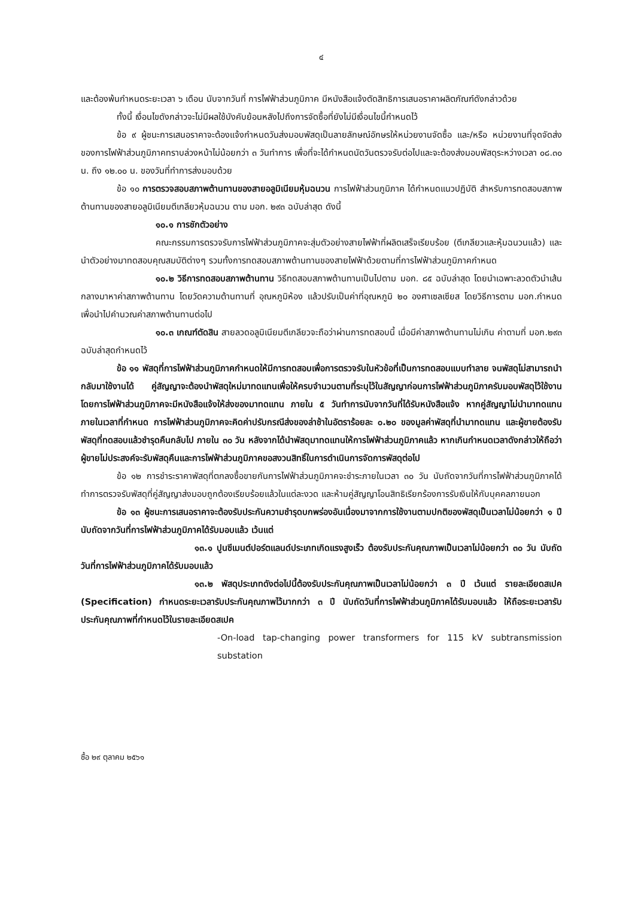๔
และต้องพ้นกำหนดระยะเวลา ๖ เดือน นับจากวันที่ การไฟฟ้าส่วนภูมิภาค มีหนังสือแจ้งตัดสิทธิการเสนอราคาผลิตภัณฑ์ดังกล่าวด้วย
ทั้งนี้ เงื่อนไขดังกล่าวจะไม่มีผลใช้บังคับย้อนหลังไปถึงการจัดซื้อที่ยังไม่มีเงื่อนไขนี้กำหนดไว้
ข้อ ๙ ผู้ชนะการเสนอราคาจะต้องแจ้งกำหนดวันส่งมอบพัสดุเป็นลายลักษณ์อักษรให้หน่วยงานจัดซื้อ และ/หรือ หน่วยงานที่จุดจัดส่งของการไฟฟ้าส่วนภูมิภาคทราบล่วงหน้าไม่น้อยกว่า ๓ วันทำการ เพื่อที่จะได้กำหนดนัดวันตรวจรับต่อไปและจะต้องส่งมอบพัสดุระหว่างเวลา ๐๘.๓๐ น. ถึง ๑๒.๐๐ น. ของวันที่ทำการส่งมอบด้วย
ข้อ ๑๐ การตรวจสอบสภาพต้านทานของสายอลูมิเนียมหุ้มฉนวน การไฟฟ้าส่วนภูมิภาค ได้กำหนดแนวปฏิบัติ สำหรับการทดสอบสภาพต้านทานของสายอลูมิเนียมตีเกลียวหุ้มฉนวน ตาม มอก. ๒๙๓ ฉบับล่าสุด ดังนี้
๑๐.๑ การชักตัวอย่าง
คณะกรรมการตรวจรับการไฟฟ้าส่วนภูมิภาคจะสุ่มตัวอย่างสายไฟฟ้าที่ผลิตเสร็จเรียบร้อย (ตีเกลียวและหุ้มฉนวนแล้ว) และนำตัวอย่างมาทดสอบคุณสมบัติต่างๆ รวมทั้งการทดสอบสภาพต้านทานของสายไฟฟ้าด้วยตามที่การไฟฟ้าส่วนภูมิภาคกำหนด
๑๐.๒ วิธีการทดสอบสภาพต้านทาน วิธีทดสอบสภาพต้านทานเป็นไปตาม มอก. ๘๕ ฉบับล่าสุด โดยนำเฉพาะลวดตัวนำเส้นกลางมาหาค่าสภาพต้านทาน โดยวัดความต้านทานที่ อุณหภูมิห้อง แล้วปรับเป็นค่าที่อุณหภูมิ ๒๐ องศาเซลเซียส โดยวิธีการตาม มอก.กำหนด เพื่อนำไปคำนวณค่าสภาพต้านทานต่อไป
๑๐.๓ เกณฑ์ตัดสิน สายลวดอลูมิเนียมตีเกลียวจะถือว่าผ่านการทดสอบนี้ เมื่อมีค่าสภาพต้านทานไม่เกิน ค่าตามที่ มอก.๒๙๓ ฉบับล่าสุดกำหนดไว้
ข้อ ๑๑ พัสดุที่การไฟฟ้าส่วนภูมิภาคกำหนดให้มีการทดสอบเพื่อการตรวจรับในหัวข้อที่เป็นการทดสอบแบบทำลาย จนพัสดุไม่สามารถนำกลับมาใช้งานได้ คู่สัญญาจะต้องนำพัสดุใหม่มาทดแทนเพื่อให้ครบจำนวนตามที่ระบุไว้ในสัญญาก่อนการไฟฟ้าส่วนภูมิภาครับมอบพัสดุไว้ใช้งาน โดยการไฟฟ้าส่วนภูมิภาคจะมีหนังสือแจ้งให้ส่งของมาทดแทน ภายใน ๕ วันทำการนับจากวันที่ได้รับหนังสือแจ้ง หากคู่สัญญาไม่นำมาทดแทนภายในเวลาที่กำหนด การไฟฟ้าส่วนภูมิภาคจะคิดค่าปรับกรณีส่งของล่าช้าในอัตราร้อยละ ๐.๒๐ ของมูลค่าพัสดุที่นำมาทดแทน และผู้ขายต้องรับพัสดุที่ทดสอบแล้วชำรุดคืนกลับไป ภายใน ๓๐ วัน หลังจากได้นำพัสดุมาทดแทนให้การไฟฟ้าส่วนภูมิภาคแล้ว หากเกินกำหนดเวลาดังกล่าวให้ถือว่าผู้ขายไม่ประสงค์จะรับพัสดุคืนและการไฟฟ้าส่วนภูมิภาคขอสงวนสิทธิ์ในการดำเนินการจัดการพัสดุต่อไป
ข้อ ๑๒ การชำระราคาพัสดุที่ตกลงซื้อขายกันการไฟฟ้าส่วนภูมิภาคจะชำระภายในเวลา ๓๐ วัน นับถัดจากวันที่การไฟฟ้าส่วนภูมิภาคได้ทำการตรวจรับพัสดุที่คู่สัญญาส่งมอบถูกต้องเรียบร้อยแล้วในแต่ละงวด และห้ามคู่สัญญาโอนสิทธิเรียกร้องการรับเงินให้กับบุคคลภายนอก
ข้อ ๑๓ ผู้ชนะการเสนอราคาจะต้องรับประกันความชำรุดบกพร่องอันเนื่องมาจากการใช้งานตามปกติของพัสดุเป็นเวลาไม่น้อยกว่า ๑ ปี นับถัดจากวันที่การไฟฟ้าส่วนภูมิภาคได้รับมอบแล้ว เว้นแต่
๑๓.๑ ปูนซีเมนต์ปอร์ตแลนด์ประเภทเกิดแรงสูงเร็ว ต้องรับประกันคุณภาพเป็นเวลาไม่น้อยกว่า ๓๐ วัน นับถัดวันที่การไฟฟ้าส่วนภูมิภาคได้รับมอบแล้ว
๑๓.๒ พัสดุประเภทดังต่อไปนี้ต้องรับประกันคุณภาพเป็นเวลาไม่น้อยกว่า ๓ ปี เว้นแต่ รายละเอียดสเปค (Specification) กำหนดระยะเวลารับประกันคุณภาพไว้มากกว่า ๓ ปี นับถัดวันที่การไฟฟ้าส่วนภูมิภาคได้รับมอบแล้ว ให้ถือระยะเวลารับประกันคุณภาพที่กำหนดไว้ในรายละเอียดสเปค
-On-load tap-changing power transformers for 115 kV subtransmission substation
ซื้อ ๒๙ ตุลาคม ๒๕๖๑